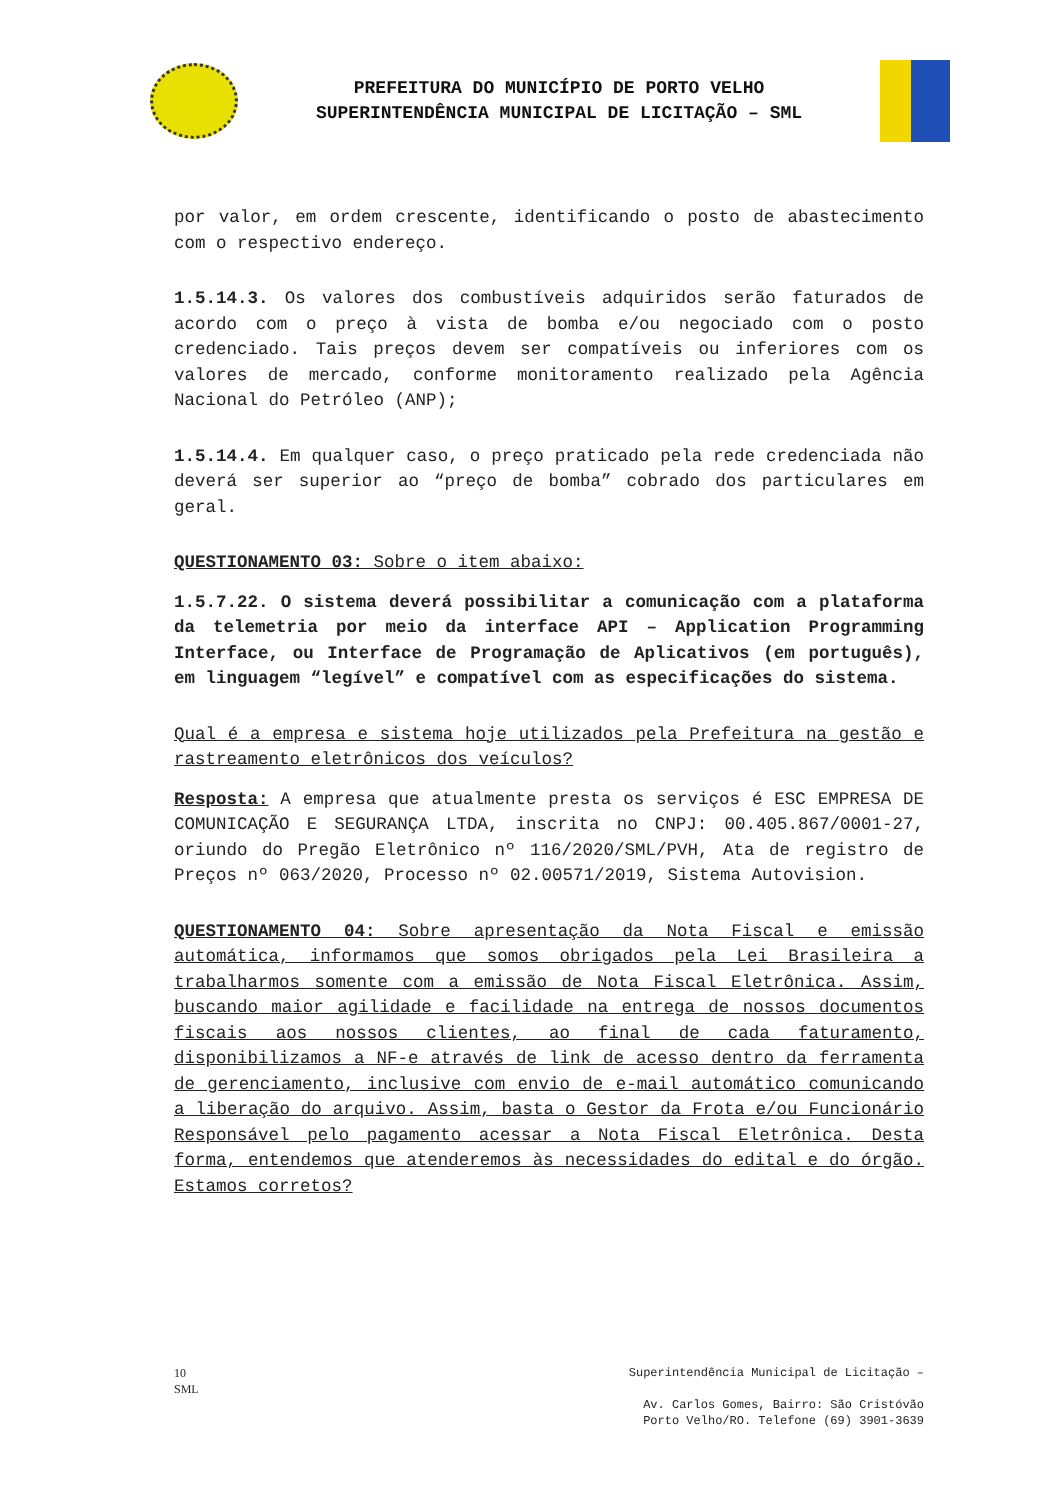PREFEITURA DO MUNICÍPIO DE PORTO VELHO
SUPERINTENDÊNCIA MUNICIPAL DE LICITAÇÃO – SML
por valor, em ordem crescente, identificando o posto de abastecimento com o respectivo endereço.
1.5.14.3. Os valores dos combustíveis adquiridos serão faturados de acordo com o preço à vista de bomba e/ou negociado com o posto credenciado. Tais preços devem ser compatíveis ou inferiores com os valores de mercado, conforme monitoramento realizado pela Agência Nacional do Petróleo (ANP);
1.5.14.4. Em qualquer caso, o preço praticado pela rede credenciada não deverá ser superior ao “preço de bomba” cobrado dos particulares em geral.
QUESTIONAMENTO 03: Sobre o item abaixo:
1.5.7.22. O sistema deverá possibilitar a comunicação com a plataforma da telemetria por meio da interface API – Application Programming Interface, ou Interface de Programação de Aplicativos (em português), em linguagem “legível” e compatível com as especificações do sistema.
Qual é a empresa e sistema hoje utilizados pela Prefeitura na gestão e rastreamento eletrônicos dos veículos?
Resposta: A empresa que atualmente presta os serviços é ESC EMPRESA DE COMUNICAÇÃO E SEGURANÇA LTDA, inscrita no CNPJ: 00.405.867/0001-27, oriundo do Pregão Eletrônico nº 116/2020/SML/PVH, Ata de registro de Preços nº 063/2020, Processo nº 02.00571/2019, Sistema Autovision.
QUESTIONAMENTO 04: Sobre apresentação da Nota Fiscal e emissão automática, informamos que somos obrigados pela Lei Brasileira a trabalharmos somente com a emissão de Nota Fiscal Eletrônica. Assim, buscando maior agilidade e facilidade na entrega de nossos documentos fiscais aos nossos clientes, ao final de cada faturamento, disponibilizamos a NF-e através de link de acesso dentro da ferramenta de gerenciamento, inclusive com envio de e-mail automático comunicando a liberação do arquivo. Assim, basta o Gestor da Frota e/ou Funcionário Responsável pelo pagamento acessar a Nota Fiscal Eletrônica. Desta forma, entendemos que atenderemos às necessidades do edital e do órgão. Estamos corretos?
10
SML
Superintendência Municipal de Licitação –
Av. Carlos Gomes, Bairro: São Cristóvão
Porto Velho/RO. Telefone (69) 3901-3639